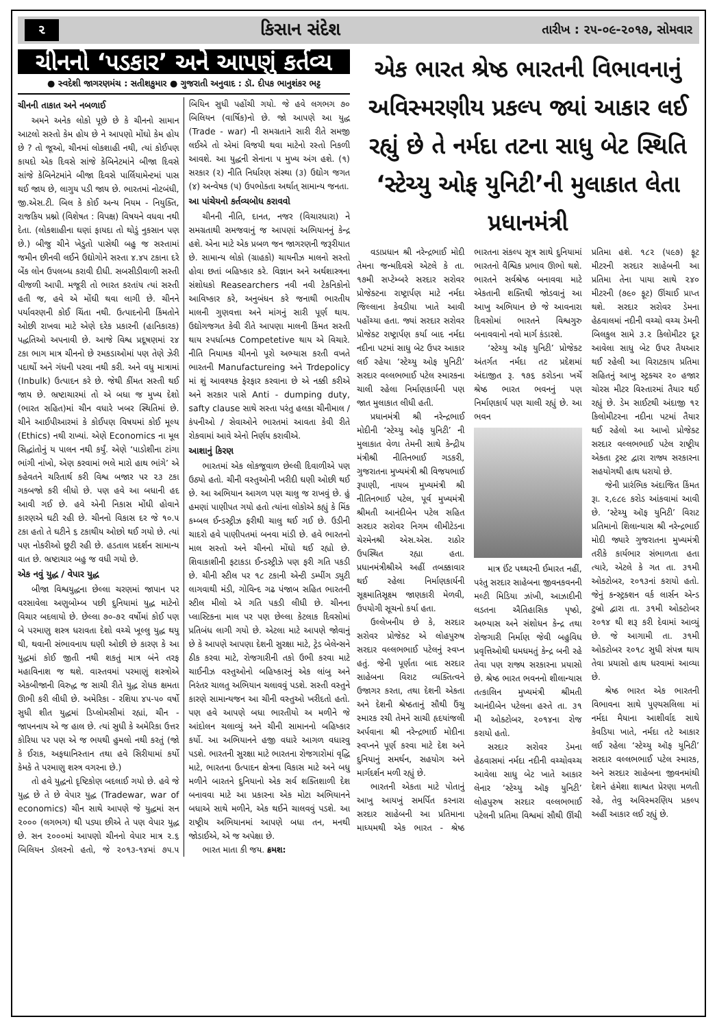૨ કિસાન સંદેશ તારીખ : ૨૫-૦૯-૨૦૧૭, સોમવાર
ચીનનો ‘પડકાર’ અને આપણું કર્તવ્ય
● સ્વદેશી જાગરણમંચ : સતીશકુમાર ● ગુજરાતી અનુવાદ : ડૉ. દીપક ભાનુશંકર ભટ્ટ
ચીનની તાકાત અને નબળાઈ
અમને અનેક લોકો પૂછે છે કે ચીનનો સામાન આટલો સસ્તો કેમ હોય છે ને આપણો મોંઘો કેમ હોય છે ? તો જૂઓ, ચીનમાં લોકશાહી નથી, ત્યાં કોઈપણ કાયદો એક દિવસે સાંજે કેબિનેટમાંને બીજા દિવસે સાંજે કેબિનેટમાંને બીજા દિવસે પાર્લિયામેન્ટમાં પાસ થઈ જાય છે, લાગુય પડી જાય છે. ભારતમાં નોટબંધી, જી.એસ.ટી. બિલ કે કોઈ અન્ય નિયમ - નિયુક્તિ, રાજકિય પ્રશ્નો (વિશેષત : વિપક્ષ) વિષયને વધવા નથી દેતા. (લોકશાહીના ઘણાં ફાયદા તો થોડું નુકસાન પણ છે.) બીજુ ચીને ખેડુતો પાસેથી બહુ જ સસ્તામાં જમીન છીનવી લઈને ઉદ્યોગોને સસ્તા ૪.૪૫ ટકાના દરે બેંક લોન ઉપલબ્ધ કરાવી દીધી. સબસીડીવાળી સસ્તી વીજળી આપી. મજૂરી તો ભારત કરતાંય ત્યાં સસ્તી હતી જ, હવે એ મોંઘી થવા લાગી છે. ચીનને પર્યાવરણની કોઈ ચિંતા નથી. ઉત્પાદનોની કિંમતોને ઓછી રાખવા માટે એણે દરેક પ્રકારની (હાનિકારક) પદ્ધતિઓ અપનાવી છે. આજે વિશ્વ પ્રદૂષણમાં ૨૪ ટકા ભાગ માત્ર ચીનનો છે રમકડાઓમાં પણ તેણે ઝેરી પદાર્થો અને ગંધની પરવા નથી કરી. અને વધુ માત્રામાં (Inbulk) ઉત્પાદન કરે છે. જેથી કીંમત સસ્તી થઈ જાય છે. ભ્રષ્ટાચારમાં તો એ બધા જ મુખ્ય દેશો (ભારત સહિત)માં ચીન વધારે ખબર સ્થિતિમાં છે. ચીને આઈપીઆરમાં કે કોઈપણ વિષયમાં કોઈ મૂલ્ય (Ethics) નથી રાખ્યાં. એણે Economics ના મૂલ સિદ્ધાંતોનું ય પાલન નથી કર્યું. એણે ‘પાડોશીના ટાંગા ભાંગી નાંખો, એણ કરવામાં ભલે મારો હાથ ભાંગે’ એ કહેવતને ચરિતાર્થ કરી વિશ્વ બજાર પર ૨૩ ટકા ગકબજો કરી લીધો છે. પણ હવે આ બધાની હદ આવી ગઈ છે. હવે એની નિકાસ મોંઘી હોવાને કારણએ ઘટી રહી છે. ચીનનો વિકાસ દર જે ૧૦.૫ ટકા હતો તે ઘટીને ૬ ટકાથીય ઓછો થઈ ગયો છે. ત્યાં પણ નોકરીઓ છુટી રહી છે. હડતાલ પ્રદર્શન સામાન્ય વાત છે. ભ્રષ્ટાચાર બહુ જ વધી ગયો છે.
એક નવું યુદ્ધ / વેપાર યુદ્ધ
બીજા વિશ્વયુદ્ધના છેલ્લા ચરણમાં જાપાન પર વરસાવેલા અણુબોમ્બ પછી દુનિયામાં યુદ્ધ માટેનો વિચાર બદલાયો છે. છેલ્લા ૭૦-૭૨ વર્ષોમાં કોઈ પણ બે પરમાણુ શસ્ત્ર ધરાવતા દેશો વચ્ચે ખૂલ્લુ યુદ્ધ થયુ થી, થવાની સંભાવનાય ઘણી ઓછી છે કારણ કે આ યુદ્ધમાં કોઈ જીતી નથી શકતું માત્ર બંને તરફ મહાવિનાશ જ થશે. વાસ્તવમાં પરમાણું શસ્ત્રોએ એકબીજાની વિરુદ્ધ જ સાચી રીતે યુદ્ધ રોધક ક્ષમતા ઊભી કરી લીધી છે. અમેરિકા - રશિયા ૪૫-૫૦ વર્ષો સુધી શીત યુદ્ધમાં ડિપ્લોમસીમાં રહ્યાં, ચીન - જાપનનાય એ જ હાલ છે. ત્યાં સુધી કે અમેરિકા ઉત્તર કોરિયા પર પણ એ જ ભયથી હુમલો નથી કરતું (જો કે ઈરાક, અફઘાનિસ્તાન તથા હવે સિરીયામાં કર્યો કેમકે તે પરમાણુ શસ્ત્ર વગરના છે.)
તો હવે યુદ્ધનો દૃષ્ટિકોણ બદલાઈ ગયો છે. હવે જે યુદ્ધ છે તે છે વેપાર યુદ્ધ (Tradewar, war of economics) ચીન સાથે આપણે જે યુદ્ધમાં સન ૨૦૦૦ (લગભગ) થી પડ્યા છીએ તે પણ વેપાર યુદ્ધ છે. સન ૨૦૦૦માં આપણો ચીનનો વેપાર માત્ર ૨.૬ બિલિયન ડૉલરનો હતો, જે ૨૦૧૩-૧૪માં ૭૫.૫ બિયિન સુધી પહોંચી ગયો. જે હવે લગભગ ૭૦ બિલિયન (વાર્ષિક)નો છે. જો આપણે આ યુદ્ધ (Trade - war) ની સમગ્રતાને સારી રીતે સમજી લઈએ તો એમાં વિજયી થવા માટેનો રસ્તો નિકળી આવશે. આ યુદ્ધની સેનાના ૫ મુખ્ય અંગ હશે. (૧) સરકાર (૨) નીતિ નિર્ધારણ સંસ્થા (૩) ઉદ્યોગ જગત (૪) અન્વેષક (૫) ઉપભોક્તા અર્થાત્ સામાન્ય જનતા.
આ પાંચેયનો કર્તવ્યબોધ કરાવવો
ચીનની નીતિ, દાનત, નજર (વિચારધારા) ને સમગ્રતાથી સમજવાનું જ આપણાં અભિયાનનું કેન્દ્ર હશે. એના માટે એક પ્રબળ જન જાગરણની જરૂરીયાત છે. સામાન્ય લોકો (ગ્રાહકો) ચાયનીઝ માલનો સસ્તો હોવા છતાં બહિષ્કાર કરે. વિજ્ઞાન અને અર્થશાસ્ત્રના સંશોધકો Reasearchers નવી નવી ટેકનિકોનો આવિષ્કાર કરે, અનુબંધન કરે જનાથી ભારતીય માલની ગુણવત્તા અને માંગનું સારી પૂર્ણ થાય. ઉદ્યોગજગત કેવી રીતે આપણા માલની કિંમત સસ્તી થાય સ્પર્ધાત્મક Competetive થાય એ વિચારે. નીતિ નિયામક ચીનનો પૂરો અભ્યાસ કરતી વખતે ભારતની Manufactureing અને Trdepolicy માં શું આવશ્યક ફેરફાર કરવાના છે એ નક્કી કરીએ અને સરકાર પાસે Anti - dumping duty, safty clause સાથે સસ્તા પરંતુ હલકા ચીનીમાલ / કંપનીઓ / સેવાઓને ભારતમાં આવતા કેવી રીતે રોકવામાં આવે એનો નિર્ણય કરાવીએ.
આશાનું કિરણ
ભારતમાં એક લોકજૂવાળ છેલ્લી દિવાળીએ પણ ઉઠ્યો હતો. ચીની વસ્તુઓની ખરીદી ઘણી ઓછી થઈ છે. આ અભિયાન આગળ પણ ચાલુ જ રાખવું છે. હું હમણાં પાણીપત ગયો હતો ત્યાંના લોકોએ કહ્યું કે મિંક કમ્બલ ઈન્ડસ્ટ્રીઝ ફરીથી ચાલુ થઈ ગઈ છે. ઉડીની ચાદરો હવે પાણીપતમાં બનવા માંડી છે. હવે ભારતનો માલ સસ્તો અને ચીનનો મોંઘો થઈ રહ્યો છે. શિવાકાશીની ફટાકડા ઈન્ડસ્ટ્રીઝે પણ ફરી ગતિ પકડી છે. ચીની સ્ટીલ પર ૧૮ ટકાની એન્ટી ડમ્પીંગ ડ્યુટી લાગવાથી મંડી, ગોવિન્દ ગઢ પંજાબ સહિત ભારતની સ્ટીલ મીલો એ ગતિ પકડી લીધી છે. ચીનના પ્લાસ્ટિકના માલ પર પણ છેલ્લા કેટલાક દિવસોમાં પ્રતિબંધ લાગી ગયો છે. એટલા માટે આપણે જોવાનું છે કે આપણે આપણા દેશની સુરક્ષા માટે, ટ્રેડ બેલેન્સને ઠીક કરવા માટે, રોજગારીની તકો ઉભી કરવા માટે ચાઈનીઝ વસ્તુઓનો બહિષ્કારનું એક લાંબુ અને નિરંતર ચાલતુ અભિયાન ચલાવવું પડશે. સસ્તી વસ્તુને કારણે સામાન્યજન આ ચીની વસ્તુઓ ખરીદતો હતો. પણ હવે આપણે બધા ભારતીયો અ મળીને જે આંદોલન ચલાવ્યું અને ચીની સામાનનો બહિષ્કાર કર્યો. આ અભિયાનને હજી વધારે આગળ વધારવુ પડશે. ભારતની સુરક્ષા માટે ભારતના રોજગારોમાં વૃદ્ધિ માટે, ભારતના ઉત્પાદન ક્ષેત્રના વિકાસ માટે અને બધુ મળીને બારતને દુનિયાનો એક સર્વ શક્તિશાળી દેશ બનાવવા માટે આ પ્રકારના એક મોટા અભિયાનને બધાએ સાથે મળીને, એક થઈને ચાલવવું પડશે. આ રાષ્ટ્રીય અભિયાનમાં આપણે બધા તન, મનથી જોડાઈએ, એ જ અપેક્ષા છે.
ભારત માતા કી જય. ક્રમશ:
એક ભારત શ્રેષ્ઠ ભારતની વિભાવનાનું અવિસ્મરણીય પ્રકલ્પ જ્યાં આકાર લઈ રહ્યું છે તે નર્મદા તટના સાધુ બેટ સ્થિતિ ‘સ્ટેચ્યુ ઓફ યુનિટી’ની મુલાકાત લેતા પ્રધાનમંત્રી
વડાપ્રધાન શ્રી નરેન્દ્રભાઈ મોદી તેમના જન્મદિવસે એટલે કે તા. ૧૭મી સપ્ટેમ્બરે સરદાર સરોવર પ્રોજેક્ટના રાષ્ટ્રાર્પણ માટે નર્મદા જિલ્લાના કેવડીયા ખાતે આવી પહોંચ્યા હતા. જ્યાં સરદાર સરોવર પ્રોજેક્ટ રાષ્ટ્રાર્પણ કર્યા બાદ નર્મદા નદીના પટમાં સાધુ બેટ ઉપર આકાર લઈ રહેયા ‘સ્ટેચ્યુ ઓફ યુનિટી’ સરદાર વલ્લભભાઈ પટેલ સ્મારકના ચાલી રહેલા નિર્માણકાર્યની પણ જાત મુલાકાત લીધી હતી.
પ્રધાનમંત્રી શ્રી નરેન્દ્રભાઈ મોદીની ‘સ્ટેચ્યુ ઓફ યુનિટી’ ની મુલાકાત વેળા તેમની સાથે કેન્દ્રીય મંત્રીશ્રી નીતિનભાઈ ગડકરી, ગુજરાતના મુખ્યમંત્રી શ્રી વિજયભાઈ રૂપાણી, નાયબ મુખ્યમંત્રી શ્રી નીતિનભાઈ પટેલ, પૂર્વ મુખ્યમંત્રી શ્રીમતી આનંદીબેન પટેલ સહિત સરદાર સરોવર નિગમ લીમીટેડના ચેરમેનશ્રી એસ.એસ. રાઠોર ઉપસ્થિત રહ્યા હતા. પ્રધાનમંત્રીશ્રીએ અહીં તબક્કાવાર થઈ રહેલા નિર્માણકાર્યની સૂક્ષ્માતિસૂક્ષ્મ જાણકારી મેળવી, ઉપયોગી સૂચનો કર્યા હતા.
ઉલ્લેખનીય છે કે, સરદાર સરોવર પ્રોજેક્ટ એ લોહપુરુષ સરદાર વલ્લભભાઈ પટેલનું સ્વપ્ન હતું. જેની પૂર્ણતા બાદ સરદાર સાહેબના વિરાટ વ્યક્તિત્વને ઉજાગર કરતા, તથા દેશની એકતા અને દેશની શ્રેષ્ઠતાનું સૌથી ઉંચુ સ્મારક રચી તેમને સાચી હૃદયાંજલી અર્પવાના શ્રી નરેન્દ્રભાઈ મોદીના સ્વપ્નને પૂર્ણ કરવા માટે દેશ અને દુનિયાનું સમર્થન, સહયોગ અને માર્ગદર્શન મળી રહ્યું છે.
ભારતની એકતા માટે પોતાનું આખુ આયખું સમર્પિત કરનારા સરદાર સાહેબની આ પ્રતિમાના માધ્યમથી એક ભારત - શ્રેષ્ઠ ભારતના સંકલ્પ સૂત્ર સાથે દુનિયામાં ભારતનો વૈશ્વિક પ્રભાવ ઊભો થશે. ભારતને સર્વશ્રેષ્ઠ બનાવવા માટે એકતાની શક્તિથી જોડવાનું આ આખુ અભિયાન છે જે આવનારા દિવસોમાં ભારતને વિશ્વગુરુ બનાવવાનો નવો માર્ગ કંડારશે.
‘સ્ટેચ્યુ ઑફ યુનિટી’ પ્રોજેક્ટ અંતર્ગત નર્મદા તટ પ્રદેશમાં અંદાજીત રૂ. ૧૭૬ કરોડના ખર્ચે શ્રેષ્ઠ ભારત ભવનનું પણ નિર્માણકાર્ય પણ ચાલી રહ્યું છે. આ ભવન
માત્ર ઈંટ પથ્થરની ઈમારત નહીં, પરંતુ સરદાર સાહેબના જીવનકવનની મલ્ટી મિડિયા ઝાંખી, આઝાદીની લડતના ઐતિહાસિક પૃષ્ઠો, અભ્યાસ અને સંશોધન કેન્દ્ર તથા રોજગારી નિર્માણ જેવી બહુવિધ પ્રવૃત્તિઓથી ધમધમતું કેન્દ્ર બની રહે તેવા પણ રાજ્ય સરકારના પ્રયાસો છે. શ્રેષ્ઠ ભારત ભવનનો શીલાન્યાસ તત્કાલિન મુખ્યમંત્રી શ્રીમતી આનંદીબેન પટેલના હસ્તે તા. ૩૧ મી ઓક્ટોબર, ૨૦૧૪ના રોજ કરાયો હતો.
સરદાર સરોવર ડેમના હેઠવાસમાં નર્મદા નદીની વચ્ચોવચ્ચ આવેલા સાધુ બેટ ખાતે આકાર લેનાર ‘સ્ટેચ્યુ ઑફ યુનિટી’ લોહપુરુષ સરદાર વલ્લભભાઈ પટેલની પ્રતિમા વિશ્વમાં સૌથી ઊંચી પ્રતિમા હશે. ૧૮૨ (૫૯૭) ફૂટ મીટરની સરદાર સાહેબની આ પ્રતિમા તેના પાયા સાથે ૨૪૦ મીટરની (૭૯૦ ફૂટ) ઊંચાઈ પ્રાપ્ત થશે. સરદાર સરોવર ડેમના હેઠવાલમાં નદીની વચ્ચો વચ્ચ ડેમની બિલકુલ સામે ૩.૨ કિલોમીટર દૂર આવેલા સાધુ બેટ ઉપર તૈયઆર થઈ રહેલી આ વિરાટકાય પ્રતિમા સહિતનું આખુ સ્ટ્રક્ચર ૨૦ હજાર ચોરસ મીટર વિસ્તારમાં તૈયાર થઈ રહ્યું છે. ડેમ સાઈટથી અંદાજી ૧૨ કિલોમીટરના નદીના પટમાં તૈયાર થઈ રહેલો આ આખો પ્રોજેક્ટ સરદાર વલ્લભભાઈ પટેલ રાષ્ટ્રીય એકતા ટ્રસ્ટ દ્વારા રાજ્ય સરકારના સહયોગથી હાથ ધરાયો છે.
જેની પ્રારંભિક અંદાજિત કિંમત રૂા. ૨,૯૮૯ કરોડ આંકવામાં આવી છે. ‘સ્ટેચ્યુ ઑફ યુનિટી’ વિરાટ પ્રતિમાનો શિલાન્યાસ શ્રી નરેન્દ્રભાઈ મોદી જ્યારે ગુજરાતના મુખ્યમંત્રી તરીકે કાર્યભાર સંભાળતા હતા ત્યારે, એટલે કે ગત તા. ૩૧મી ઓક્ટોબર, ૨૦૧૩નાં કરાયો હતો. જેનું કન્સ્ટ્રક્શન વર્ક લાર્સન એન્ડ ટુબ્રો દ્વારા તા. ૩૧મી ઓક્ટોબર ૨૦૧૪ થી શરૂ કરી દેવામાં આવ્યું છે. જે આગામી તા. ૩૧મી ઓક્ટોબર ૨૦૧૮ સુધી સંપન્ન થાય તેવા પ્રયાસો હાથ ધરવામાં આવ્યા છે.
શ્રેષ્ઠ ભારત એક ભારતની વિભાવના સાથે પુણ્યસલિલા માં નર્મદા મૈયાના આશીર્વાદ સાથે કેવડિયા ખાતે, નર્મદા તટે આકાર લઈ રહેલા ‘સ્ટેચ્યુ ઑફ યુનિટી’ સરદાર વલ્લભભાઈ પટેલ સ્મારક, અને સરદાર સાહેબના જીવનમાંથી દેશને હંમેશા શાશ્વત પ્રેરણા મળતી રહે, તેવુ અવિસ્મરણિય પ્રકલ્પ અહીં આકાર લઈ રહ્યું છે.